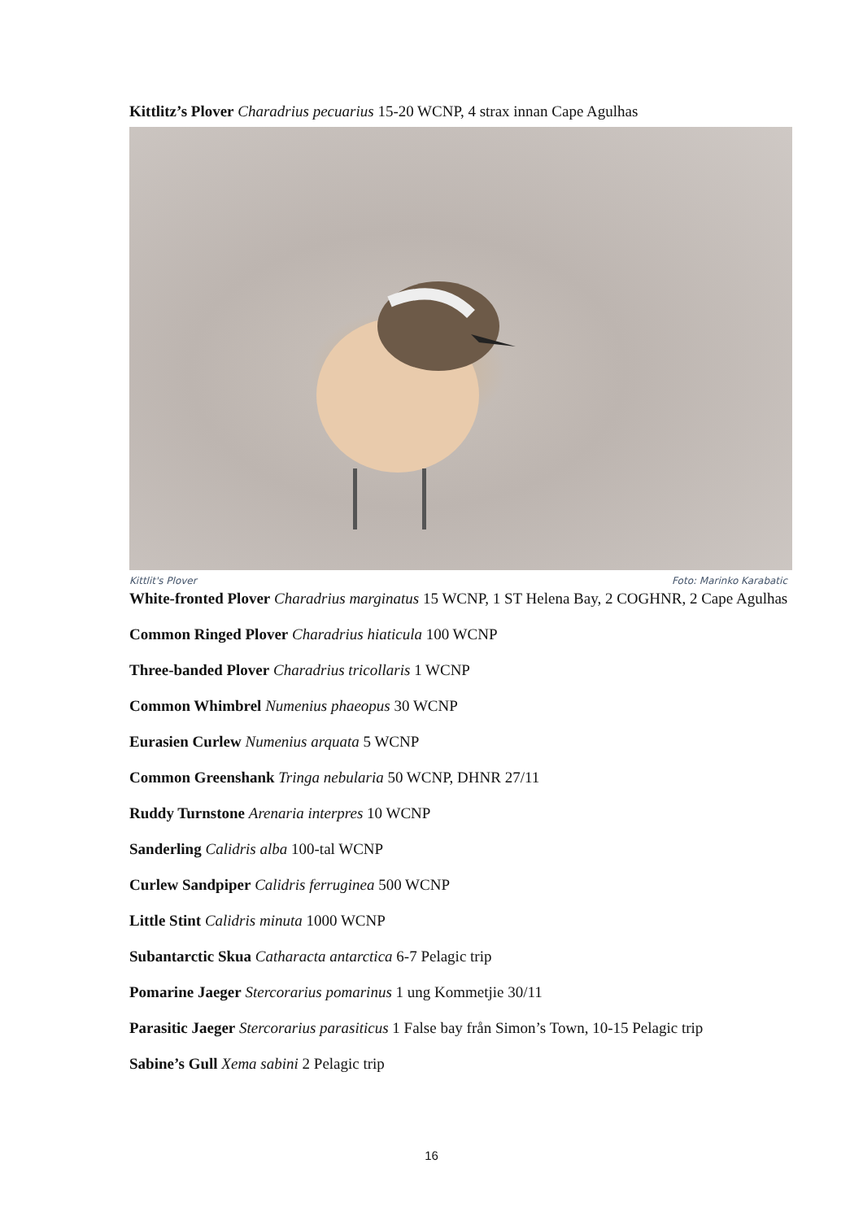Kittlitz’s Plover Charadrius pecuarius 15-20 WCNP, 4 strax innan Cape Agulhas
Kittlit's Plover Foto: Marinko Karabatic
White-fronted Plover Charadrius marginatus 15 WCNP, 1 ST Helena Bay, 2 COGHNR, 2 Cape Agulhas
Common Ringed Plover Charadrius hiaticula 100 WCNP
Three-banded Plover Charadrius tricollaris 1 WCNP
Common Whimbrel Numenius phaeopus 30 WCNP
Eurasien Curlew Numenius arquata 5 WCNP
Common Greenshank Tringa nebularia 50 WCNP, DHNR 27/11
Ruddy Turnstone Arenaria interpres 10 WCNP
Sanderling Calidris alba 100-tal WCNP
Curlew Sandpiper Calidris ferruginea 500 WCNP
Little Stint Calidris minuta 1000 WCNP
Subantarctic Skua Catharacta antarctica 6-7 Pelagic trip
Pomarine Jaeger Stercorarius pomarinus 1 ung Kommetjie 30/11
Parasitic Jaeger Stercorarius parasiticus 1 False bay från Simon’s Town, 10-15 Pelagic trip
Sabine’s Gull Xema sabini 2 Pelagic trip
16